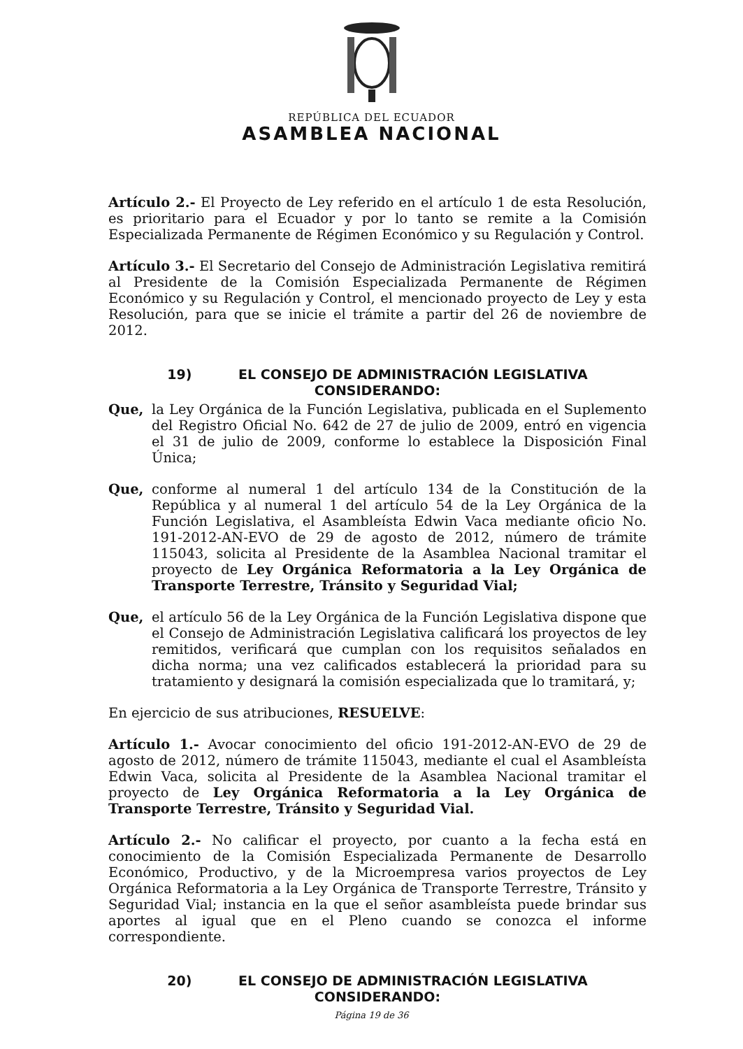REPÚBLICA DEL ECUADOR
ASAMBLEA NACIONAL
Artículo 2.- El Proyecto de Ley referido en el artículo 1 de esta Resolución, es prioritario para el Ecuador y por lo tanto se remite a la Comisión Especializada Permanente de Régimen Económico y su Regulación y Control.
Artículo 3.- El Secretario del Consejo de Administración Legislativa remitirá al Presidente de la Comisión Especializada Permanente de Régimen Económico y su Regulación y Control, el mencionado proyecto de Ley y esta Resolución, para que se inicie el trámite a partir del 26 de noviembre de 2012.
19) EL CONSEJO DE ADMINISTRACIÓN LEGISLATIVA
CONSIDERANDO:
Que, la Ley Orgánica de la Función Legislativa, publicada en el Suplemento del Registro Oficial No. 642 de 27 de julio de 2009, entró en vigencia el 31 de julio de 2009, conforme lo establece la Disposición Final Única;
Que, conforme al numeral 1 del artículo 134 de la Constitución de la República y al numeral 1 del artículo 54 de la Ley Orgánica de la Función Legislativa, el Asambleísta Edwin Vaca mediante oficio No. 191-2012-AN-EVO de 29 de agosto de 2012, número de trámite 115043, solicita al Presidente de la Asamblea Nacional tramitar el proyecto de Ley Orgánica Reformatoria a la Ley Orgánica de Transporte Terrestre, Tránsito y Seguridad Vial;
Que, el artículo 56 de la Ley Orgánica de la Función Legislativa dispone que el Consejo de Administración Legislativa calificará los proyectos de ley remitidos, verificará que cumplan con los requisitos señalados en dicha norma; una vez calificados establecerá la prioridad para su tratamiento y designará la comisión especializada que lo tramitará, y;
En ejercicio de sus atribuciones, RESUELVE:
Artículo 1.- Avocar conocimiento del oficio 191-2012-AN-EVO de 29 de agosto de 2012, número de trámite 115043, mediante el cual el Asambleísta Edwin Vaca, solicita al Presidente de la Asamblea Nacional tramitar el proyecto de Ley Orgánica Reformatoria a la Ley Orgánica de Transporte Terrestre, Tránsito y Seguridad Vial.
Artículo 2.- No calificar el proyecto, por cuanto a la fecha está en conocimiento de la Comisión Especializada Permanente de Desarrollo Económico, Productivo, y de la Microempresa varios proyectos de Ley Orgánica Reformatoria a la Ley Orgánica de Transporte Terrestre, Tránsito y Seguridad Vial; instancia en la que el señor asambleísta puede brindar sus aportes al igual que en el Pleno cuando se conozca el informe correspondiente.
20) EL CONSEJO DE ADMINISTRACIÓN LEGISLATIVA
CONSIDERANDO:
Página 19 de 36